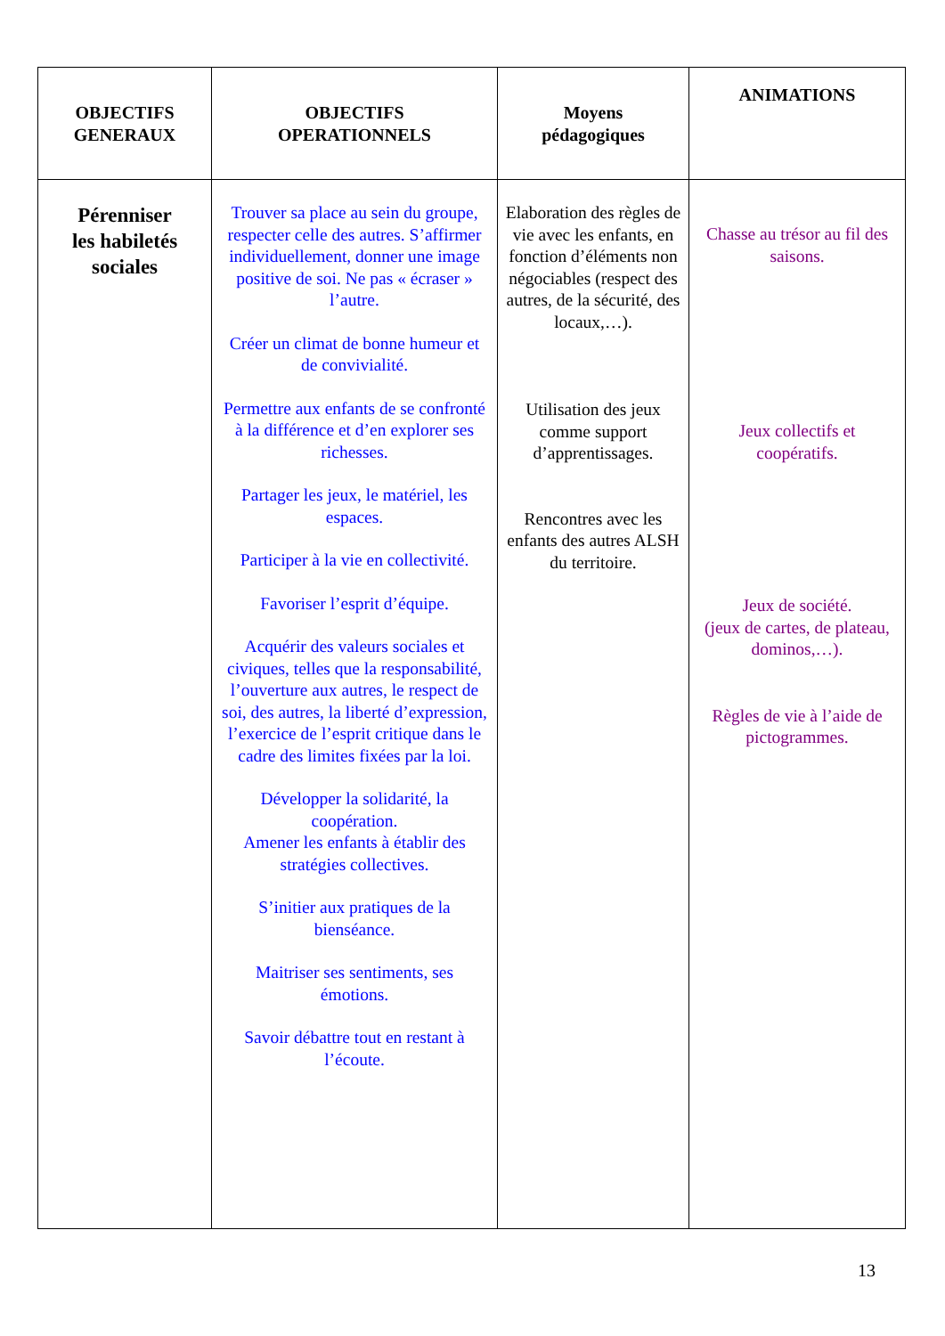| OBJECTIFS GENERAUX | OBJECTIFS OPERATIONNELS | Moyens pédagogiques | ANIMATIONS |
| --- | --- | --- | --- |
| Pérenniser les habiletés sociales | Trouver sa place au sein du groupe, respecter celle des autres. S’affirmer individuellement, donner une image positive de soi. Ne pas « écraser » l’autre. Créer un climat de bonne humeur et de convivialité. Permettre aux enfants de se confronté à la différence et d’en explorer ses richesses. Partager les jeux, le matériel, les espaces. Participer à la vie en collectivité. Favoriser l’esprit d’équipe. Acquérir des valeurs sociales et civiques, telles que la responsabilité, l’ouverture aux autres, le respect de soi, des autres, la liberté d’expression, l’exercice de l’esprit critique dans le cadre des limites fixées par la loi. Développer la solidarité, la coopération. Amener les enfants à établir des stratégies collectives. S’initier aux pratiques de la bienséance. Maitriser ses sentiments, ses émotions. Savoir débattre tout en restant à l’écoute. | Elaboration des règles de vie avec les enfants, en fonction d’éléments non négociables (respect des autres, de la sécurité, des locaux,…). Utilisation des jeux comme support d’apprentissages. Rencontres avec les enfants des autres ALSH du territoire. | Chasse au trésor au fil des saisons. Jeux collectifs et coopératifs. Jeux de société. (jeux de cartes, de plateau, dominos,…). Règles de vie à l’aide de pictogrammes. |
13